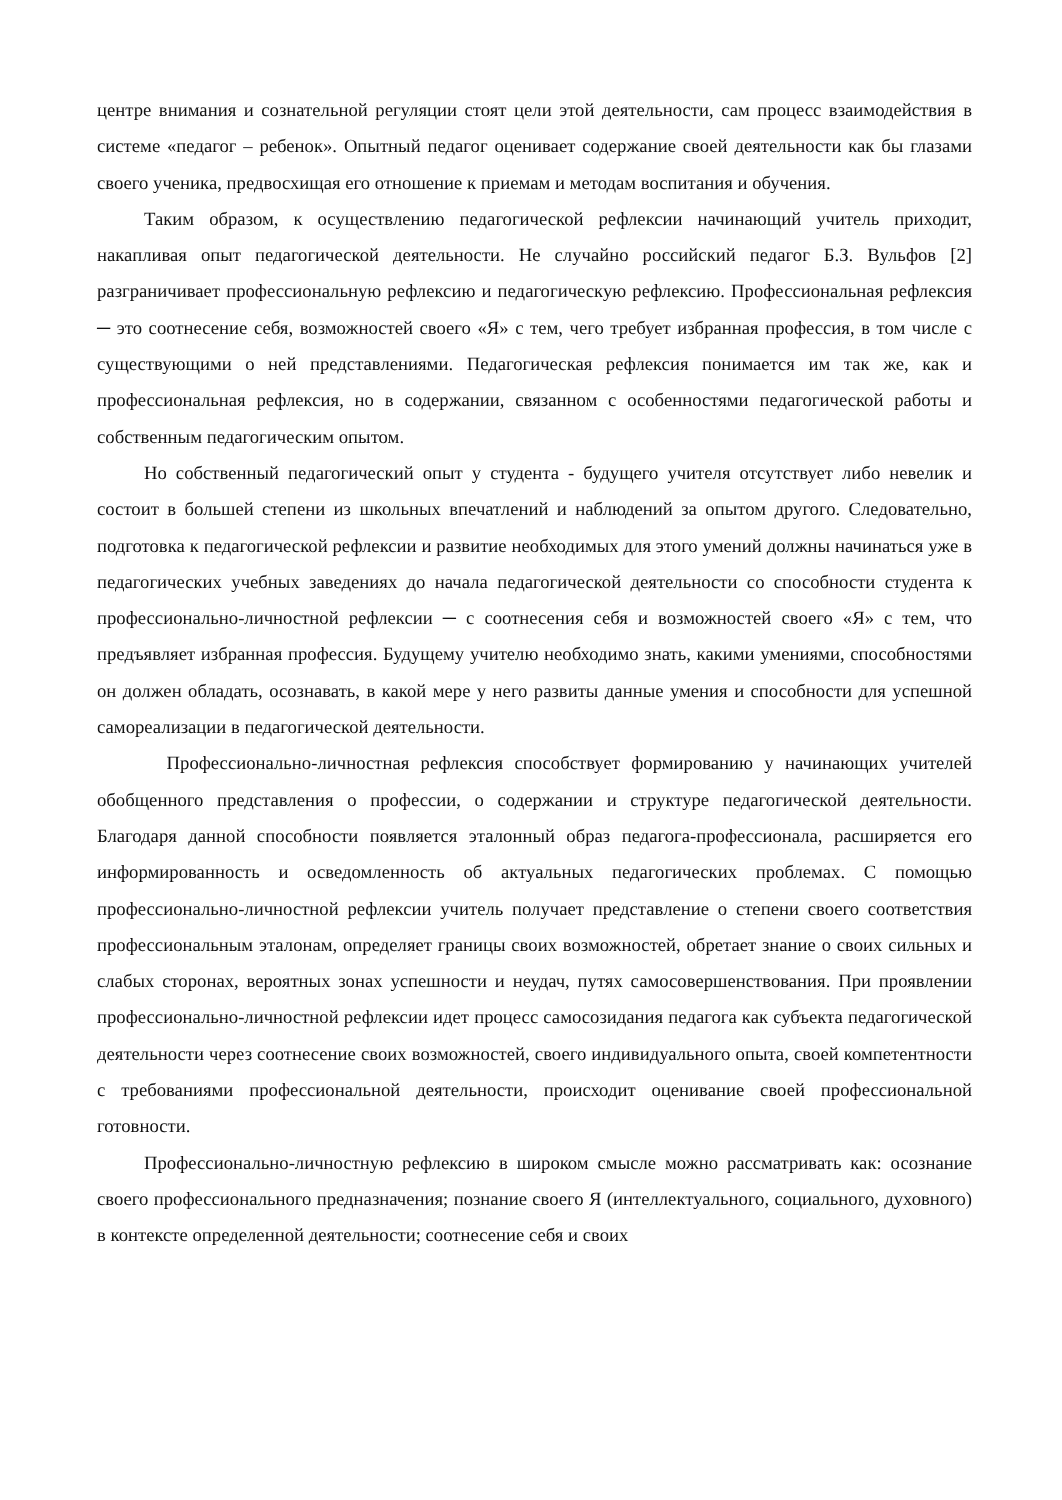центре внимания и сознательной регуляции стоят цели этой деятельности, сам процесс взаимодействия в системе «педагог – ребенок». Опытный педагог оценивает содержание своей деятельности как бы глазами своего ученика, предвосхищая его отношение к приемам и методам воспитания и обучения.
Таким образом, к осуществлению педагогической рефлексии начинающий учитель приходит, накапливая опыт педагогической деятельности. Не случайно российский педагог Б.З. Вульфов [2] разграничивает профессиональную рефлексию и педагогическую рефлексию. Профессиональная рефлексия ─ это соотнесение себя, возможностей своего «Я» с тем, чего требует избранная профессия, в том числе с существующими о ней представлениями. Педагогическая рефлексия понимается им так же, как и профессиональная рефлексия, но в содержании, связанном с особенностями педагогической работы и собственным педагогическим опытом.
Но собственный педагогический опыт у студента - будущего учителя отсутствует либо невелик и состоит в большей степени из школьных впечатлений и наблюдений за опытом другого. Следовательно, подготовка к педагогической рефлексии и развитие необходимых для этого умений должны начинаться уже в педагогических учебных заведениях до начала педагогической деятельности со способности студента к профессионально-личностной рефлексии ─ с соотнесения себя и возможностей своего «Я» с тем, что предъявляет избранная профессия. Будущему учителю необходимо знать, какими умениями, способностями он должен обладать, осознавать, в какой мере у него развиты данные умения и способности для успешной самореализации в педагогической деятельности.
Профессионально-личностная рефлексия способствует формированию у начинающих учителей обобщенного представления о профессии, о содержании и структуре педагогической деятельности. Благодаря данной способности появляется эталонный образ педагога-профессионала, расширяется его информированность и осведомленность об актуальных педагогических проблемах. С помощью профессионально-личностной рефлексии учитель получает представление о степени своего соответствия профессиональным эталонам, определяет границы своих возможностей, обретает знание о своих сильных и слабых сторонах, вероятных зонах успешности и неудач, путях самосовершенствования. При проявлении профессионально-личностной рефлексии идет процесс самосозидания педагога как субъекта педагогической деятельности через соотнесение своих возможностей, своего индивидуального опыта, своей компетентности с требованиями профессиональной деятельности, происходит оценивание своей профессиональной готовности.
Профессионально-личностную рефлексию в широком смысле можно рассматривать как: осознание своего профессионального предназначения; познание своего Я (интеллектуального, социального, духовного) в контексте определенной деятельности; соотнесение себя и своих